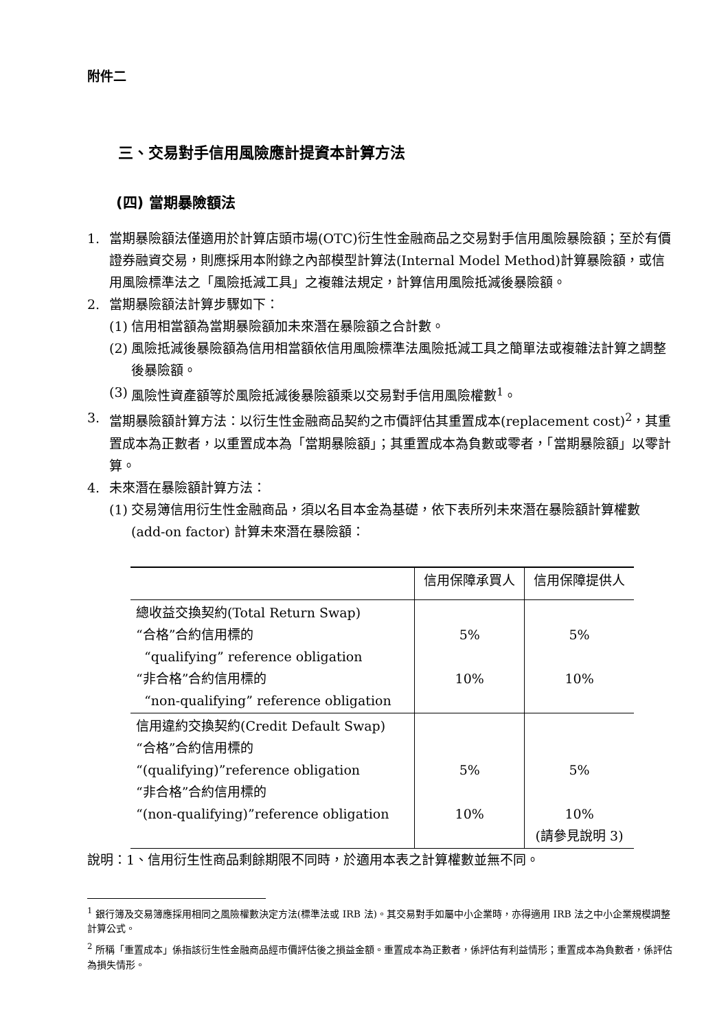附件二
三、交易對手信用風險應計提資本計算方法
(四) 當期暴險額法
1. 當期暴險額法僅適用於計算店頭市場(OTC)衍生性金融商品之交易對手信用風險暴險額；至於有價證券融資交易，則應採用本附錄之內部模型計算法(Internal Model Method)計算暴險額，或信用風險標準法之「風險抵減工具」之複雜法規定，計算信用風險抵減後暴險額。
2. 當期暴險額法計算步驟如下：
(1) 信用相當額為當期暴險額加未來潛在暴險額之合計數。
(2) 風險抵減後暴險額為信用相當額依信用風險標準法風險抵減工具之簡單法或複雜法計算之調整後暴險額。
(3) 風險性資產額等於風險抵減後暴險額乘以交易對手信用風險權數<sup>1</sup>。
3. 當期暴險額計算方法：以衍生性金融商品契約之市價評估其重置成本(replacement cost)<sup>2</sup>，其重置成本為正數者，以重置成本為「當期暴險額」；其重置成本為負數或零者，「當期暴險額」以零計算。
4. 未來潛在暴險額計算方法：
(1) 交易簿信用衍生性金融商品，須以名目本金為基礎，依下表所列未來潛在暴險額計算權數(add-on factor) 計算未來潛在暴險額：
| | 信用保障承買人 | 信用保障提供人 |
| --- | --- | --- |
| 總收益交換契約(Total Return Swap) “合格”合約信用標的 “qualifying” reference obligation “非合格”合約信用標的 “non-qualifying” reference obligation | 5% 10% | 5% 10% |
| 信用違約交換契約(Credit Default Swap) “合格”合約信用標的 “(qualifying)”reference obligation “非合格”合約信用標的 “(non-qualifying)”reference obligation | 5% 10% | 5% 10% (請參見說明 3) |
說明：1、信用衍生性商品剩餘期限不同時，於適用本表之計算權數並無不同。
<sup>1</sup> 銀行簿及交易簿應採用相同之風險權數決定方法(標準法或 IRB 法)。其交易對手如屬中小企業時，亦得適用 IRB 法之中小企業規模調整計算公式。
<sup>2</sup> 所稱「重置成本」係指該衍生性金融商品經市價評估後之損益金額。重置成本為正數者，係評估有利益情形；重置成本為負數者，係評估為損失情形。